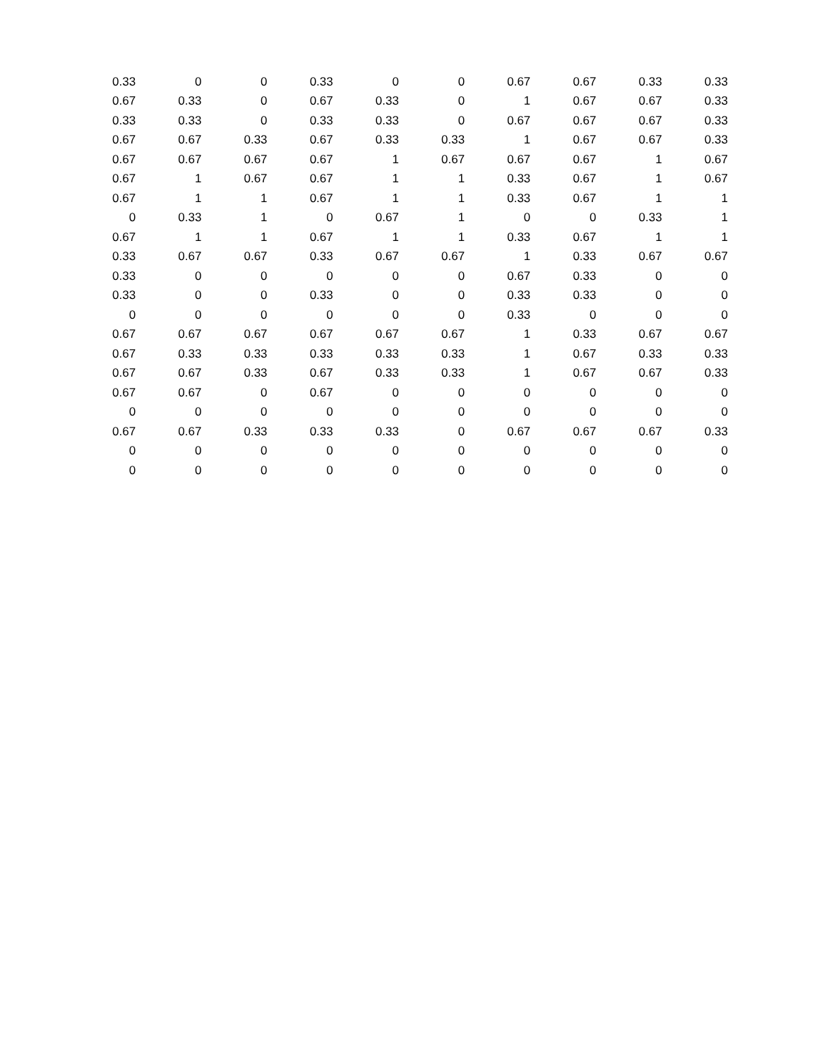| 0.33 | 0 | 0 | 0.33 | 0 | 0 | 0.67 | 0.67 | 0.33 | 0.33 |
| 0.67 | 0.33 | 0 | 0.67 | 0.33 | 0 | 1 | 0.67 | 0.67 | 0.33 |
| 0.33 | 0.33 | 0 | 0.33 | 0.33 | 0 | 0.67 | 0.67 | 0.67 | 0.33 |
| 0.67 | 0.67 | 0.33 | 0.67 | 0.33 | 0.33 | 1 | 0.67 | 0.67 | 0.33 |
| 0.67 | 0.67 | 0.67 | 0.67 | 1 | 0.67 | 0.67 | 0.67 | 1 | 0.67 |
| 0.67 | 1 | 0.67 | 0.67 | 1 | 1 | 0.33 | 0.67 | 1 | 0.67 |
| 0.67 | 1 | 1 | 0.67 | 1 | 1 | 0.33 | 0.67 | 1 | 1 |
| 0 | 0.33 | 1 | 0 | 0.67 | 1 | 0 | 0 | 0.33 | 1 |
| 0.67 | 1 | 1 | 0.67 | 1 | 1 | 0.33 | 0.67 | 1 | 1 |
| 0.33 | 0.67 | 0.67 | 0.33 | 0.67 | 0.67 | 1 | 0.33 | 0.67 | 0.67 |
| 0.33 | 0 | 0 | 0 | 0 | 0 | 0.67 | 0.33 | 0 | 0 |
| 0.33 | 0 | 0 | 0.33 | 0 | 0 | 0.33 | 0.33 | 0 | 0 |
| 0 | 0 | 0 | 0 | 0 | 0 | 0.33 | 0 | 0 | 0 |
| 0.67 | 0.67 | 0.67 | 0.67 | 0.67 | 0.67 | 1 | 0.33 | 0.67 | 0.67 |
| 0.67 | 0.33 | 0.33 | 0.33 | 0.33 | 0.33 | 1 | 0.67 | 0.33 | 0.33 |
| 0.67 | 0.67 | 0.33 | 0.67 | 0.33 | 0.33 | 1 | 0.67 | 0.67 | 0.33 |
| 0.67 | 0.67 | 0 | 0.67 | 0 | 0 | 0 | 0 | 0 | 0 |
| 0 | 0 | 0 | 0 | 0 | 0 | 0 | 0 | 0 | 0 |
| 0.67 | 0.67 | 0.33 | 0.33 | 0.33 | 0 | 0.67 | 0.67 | 0.67 | 0.33 |
| 0 | 0 | 0 | 0 | 0 | 0 | 0 | 0 | 0 | 0 |
| 0 | 0 | 0 | 0 | 0 | 0 | 0 | 0 | 0 | 0 |